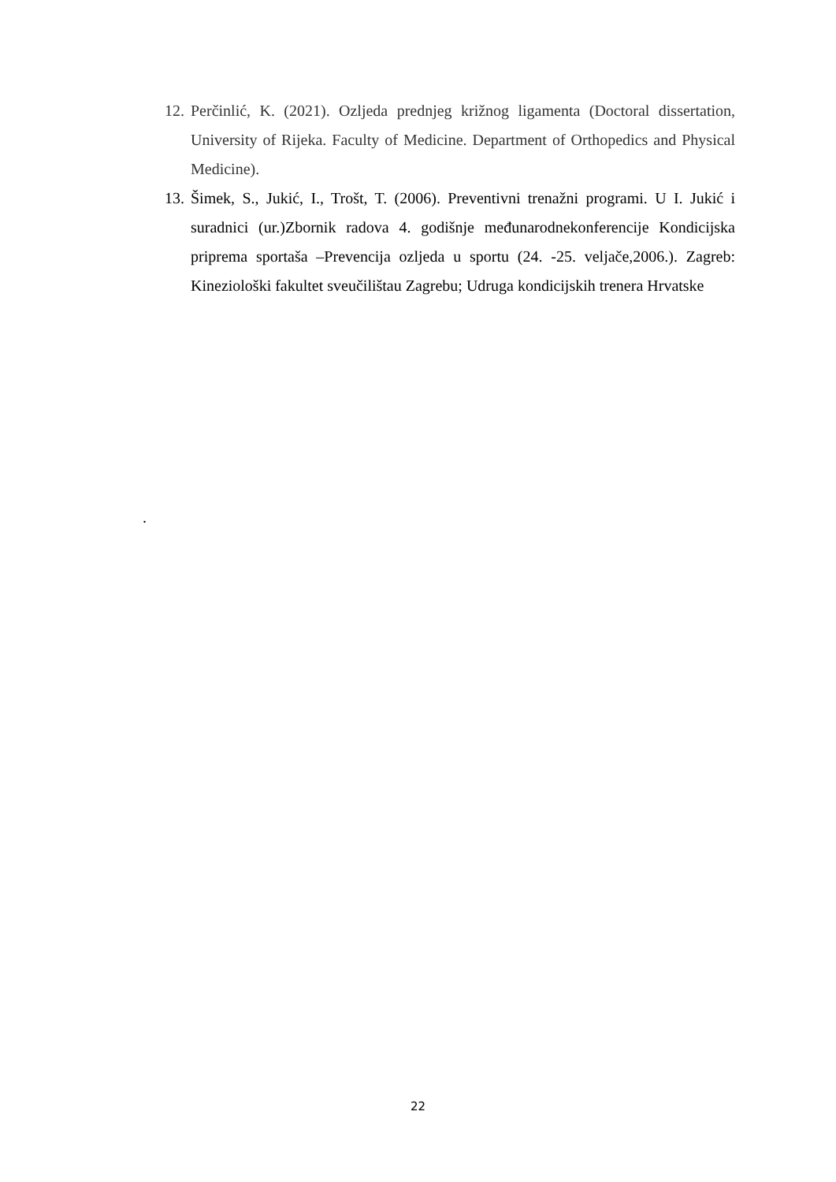12. Perčinlić, K. (2021). Ozljeda prednjeg križnog ligamenta (Doctoral dissertation, University of Rijeka. Faculty of Medicine. Department of Orthopedics and Physical Medicine).
13. Šimek, S., Jukić, I., Trošt, T. (2006). Preventivni trenažni programi. U I. Jukić i suradnici (ur.)Zbornik radova 4. godišnje međunarodnekonferencije Kondicijska priprema sportaša –Prevencija ozljeda u sportu (24. -25. veljače,2006.). Zagreb: Kineziološki fakultet sveučilištau Zagrebu; Udruga kondicijskih trenera Hrvatske
.
22